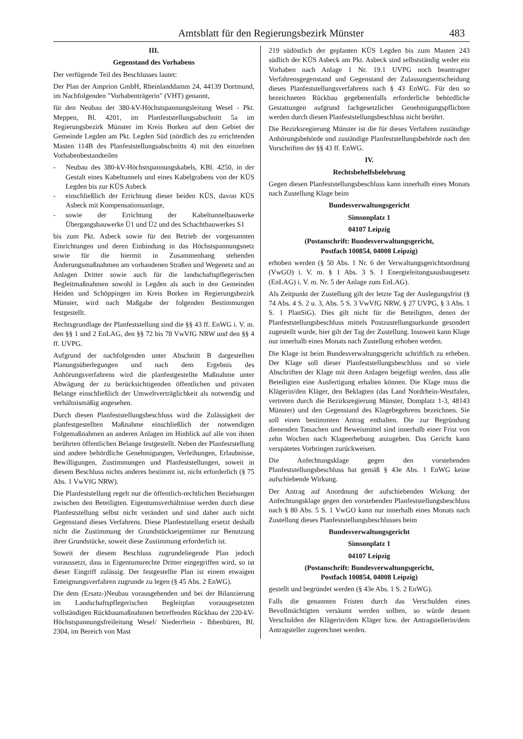Amtsblatt für den Regierungsbezirk Münster 483
III.
Gegenstand des Vorhabens
Der verfügende Teil des Beschlusses lautet:
Der Plan der Amprion GmbH, Rheinlanddamm 24, 44139 Dortmund, im Nachfolgenden "Vorhabenträgerin" (VHT) genannt,
für den Neubau der 380-kV-Höchstspannungsleitung Wesel - Pkt. Meppen, Bl. 4201, im Planfeststellungsabschnitt 5a im Regierungsbezirk Münster im Kreis Borken auf dem Gebiet der Gemeinde Legden am Pkt. Legden Süd (nördlich des zu errichtenden Masten 114B des Planfeststellungsabschnitts 4) mit den einzelnen Vorhabenbestandteilen
- Neubau des 380-kV-Höchstspannungskabels, KBl. 4250, in der Gestalt eines Kabeltunnels und eines Kabelgrabens von der KÜS Legden bis zur KÜS Asbeck
- einschließlich der Errichtung dieser beiden KÜS, davon KÜS Asbeck mit Kompensationsanlage,
- sowie der Errichtung der Kabeltunnelbauwerke Übergangsbauwerke Ü1 und Ü2 und des Schachtbauwerkes S1
bis zum Pkt. Asbeck sowie für den Betrieb der vorgenannten Einrichtungen und deren Einbindung in das Höchstspannungsnetz sowie für die hiermit in Zusammenhang stehenden Änderungsmaßnahmen am vorhandenen Straßen und Wegenetz und an Anlagen Dritter sowie auch für die landschaftspflegerischen Begleitmaßnahmen sowohl in Legden als auch in den Gemeinden Heiden und Schöppingen im Kreis Borken im Regierungsbezirk Münster, wird nach Maßgabe der folgenden Bestimmungen festgestellt.
Rechtsgrundlage der Planfeststellung sind die §§ 43 ff. EnWG i. V. m. den §§ 1 und 2 EnLAG, den §§ 72 bis 78 VwVfG NRW und den §§ 4 ff. UVPG.
Aufgrund der nachfolgenden unter Abschnitt B dargestellten Planungsüberlegungen und nach dem Ergebnis des Anhörungsverfahrens wird die planfestgestellte Maßnahme unter Abwägung der zu berücksichtigenden öffentlichen und privaten Belange einschließlich der Umweltverträglichkeit als notwendig und verhältnismäßig angesehen.
Durch diesen Planfeststellungsbeschluss wird die Zulässigkeit der planfestgestellten Maßnahme einschließlich der notwendigen Folgemaßnahmen an anderen Anlagen im Hinblick auf alle von ihnen berührten öffentlichen Belange festgestellt. Neben der Planfeststellung sind andere behördliche Genehmigungen, Verleihungen, Erlaubnisse, Bewilligungen, Zustimmungen und Planfeststellungen, soweit in diesem Beschluss nichts anderes bestimmt ist, nicht erforderlich (§ 75 Abs. 1 VwVfG NRW).
Die Planfeststellung regelt nur die öffentlich-rechtlichen Beziehungen zwischen den Beteiligten. Eigentumsverhältnisse werden durch diese Planfeststellung selbst nicht verändert und sind daher auch nicht Gegenstand dieses Verfahrens. Diese Planfeststellung ersetzt deshalb nicht die Zustimmung der Grundstückseigentümer zur Benutzung ihrer Grundstücke, soweit diese Zustimmung erforderlich ist.
Soweit der diesem Beschluss zugrundeliegende Plan jedoch voraussetzt, dass in Eigentumsrechte Dritter eingegriffen wird, so ist dieser Eingriff zulässig. Der festgestellte Plan ist einem etwaigen Enteignungsverfahren zugrunde zu legen (§ 45 Abs. 2 EnWG).
Die dem (Ersatz-)Neubau vorausgehenden und bei der Bilanzierung im Landschaftspflegerischen Begleitplan vorausgesetzten vollständigen Rückbaumaßnahmen betreffenden Rückbau der 220-kV-Höchstspannungsfreileitung Wesel/ Niederrhein - Ibbenbüren, Bl. 2304, im Bereich von Mast
219 südöstlich der geplanten KÜS Legden bis zum Masten 243 südlich der KÜS Asbeck am Pkt. Asbeck sind selbstständig weder ein Vorhaben nach Anlage 1 Nr. 19.1 UVPG noch beantragter Verfahrensgegenstand und Gegenstand der Zulassungsentscheidung dieses Planfeststellungsverfahrens nach § 43 EnWG. Für den so bezeichneten Rückbau gegebenenfalls erforderliche behördliche Gestattungen aufgrund fachgesetzlicher Genehmigungspflichten werden durch diesen Planfeststellungsbeschluss nicht berührt.
Die Bezirksregierung Münster ist die für dieses Verfahren zuständige Anhörungsbehörde und zuständige Planfeststellungsbehörde nach den Vorschriften der §§ 43 ff. EnWG.
IV.
Rechtsbehelfsbelehrung
Gegen diesen Planfeststellungsbeschluss kann innerhalb eines Monats nach Zustellung Klage beim
Bundesverwaltungsgericht
Simsonplatz 1
04107 Leipzig
(Postanschrift: Bundesverwaltungsgericht,
Postfach 100854, 04008 Leipzig)
erhoben werden (§ 50 Abs. 1 Nr. 6 der Verwaltungsgerichtsordnung (VwGO) i. V. m. § 1 Abs. 3 S. 1 Energieleitungsausbaugesetz (EnLAG) i. V. m. Nr. 5 der Anlage zum EnLAG).
Als Zeitpunkt der Zustellung gilt der letzte Tag der Auslegungsfrist (§ 74 Abs. 4 S. 2 u. 3, Abs. 5 S. 3 VwVfG NRW, § 27 UVPG, § 3 Abs. 1 S. 1 PlanSiG). Dies gilt nicht für die Beteiligten, denen der Planfeststellungsbeschluss mittels Postzustellungsurkunde gesondert zugestellt wurde, hier gilt der Tag der Zustellung. Insoweit kann Klage nur innerhalb eines Monats nach Zustellung erhoben werden.
Die Klage ist beim Bundesverwaltungsgericht schriftlich zu erheben. Der Klage soll dieser Planfeststellungsbeschluss und so viele Abschriften der Klage mit ihren Anlagen beigefügt werden, dass alle Beteiligten eine Ausfertigung erhalten können. Die Klage muss die Klägerin/den Kläger, den Beklagten (das Land Nordrhein-Westfalen, vertreten durch die Bezirksregierung Münster, Domplatz 1-3, 48143 Münster) und den Gegenstand des Klagebegehrens bezeichnen. Sie soll einen bestimmten Antrag enthalten. Die zur Begründung dienenden Tatsachen und Beweismittel sind innerhalb einer Frist von zehn Wochen nach Klageerhebung anzugeben. Das Gericht kann verspätetes Vorbringen zurückweisen.
Die Anfechtungsklage gegen den vorstehenden Planfeststellungsbeschluss hat gemäß § 43e Abs. 1 EnWG keine aufschiebende Wirkung.
Der Antrag auf Anordnung der aufschiebenden Wirkung der Anfechtungsklage gegen den vorstehenden Planfeststellungsbeschluss nach § 80 Abs. 5 S. 1 VwGO kann nur innerhalb eines Monats nach Zustellung dieses Planfeststellungsbeschlusses beim
Bundesverwaltungsgericht
Simsonplatz 1
04107 Leipzig
(Postanschrift: Bundesverwaltungsgericht,
Postfach 100854, 04008 Leipzig)
gestellt und begründet werden (§ 43e Abs. 1 S. 2 EnWG).
Falls die genannten Fristen durch das Verschulden eines Bevollmächtigten versäumt werden sollten, so würde dessen Verschulden der Klägerin/dem Kläger bzw. der Antragstellerin/dem Antragsteller zugerechnet werden.